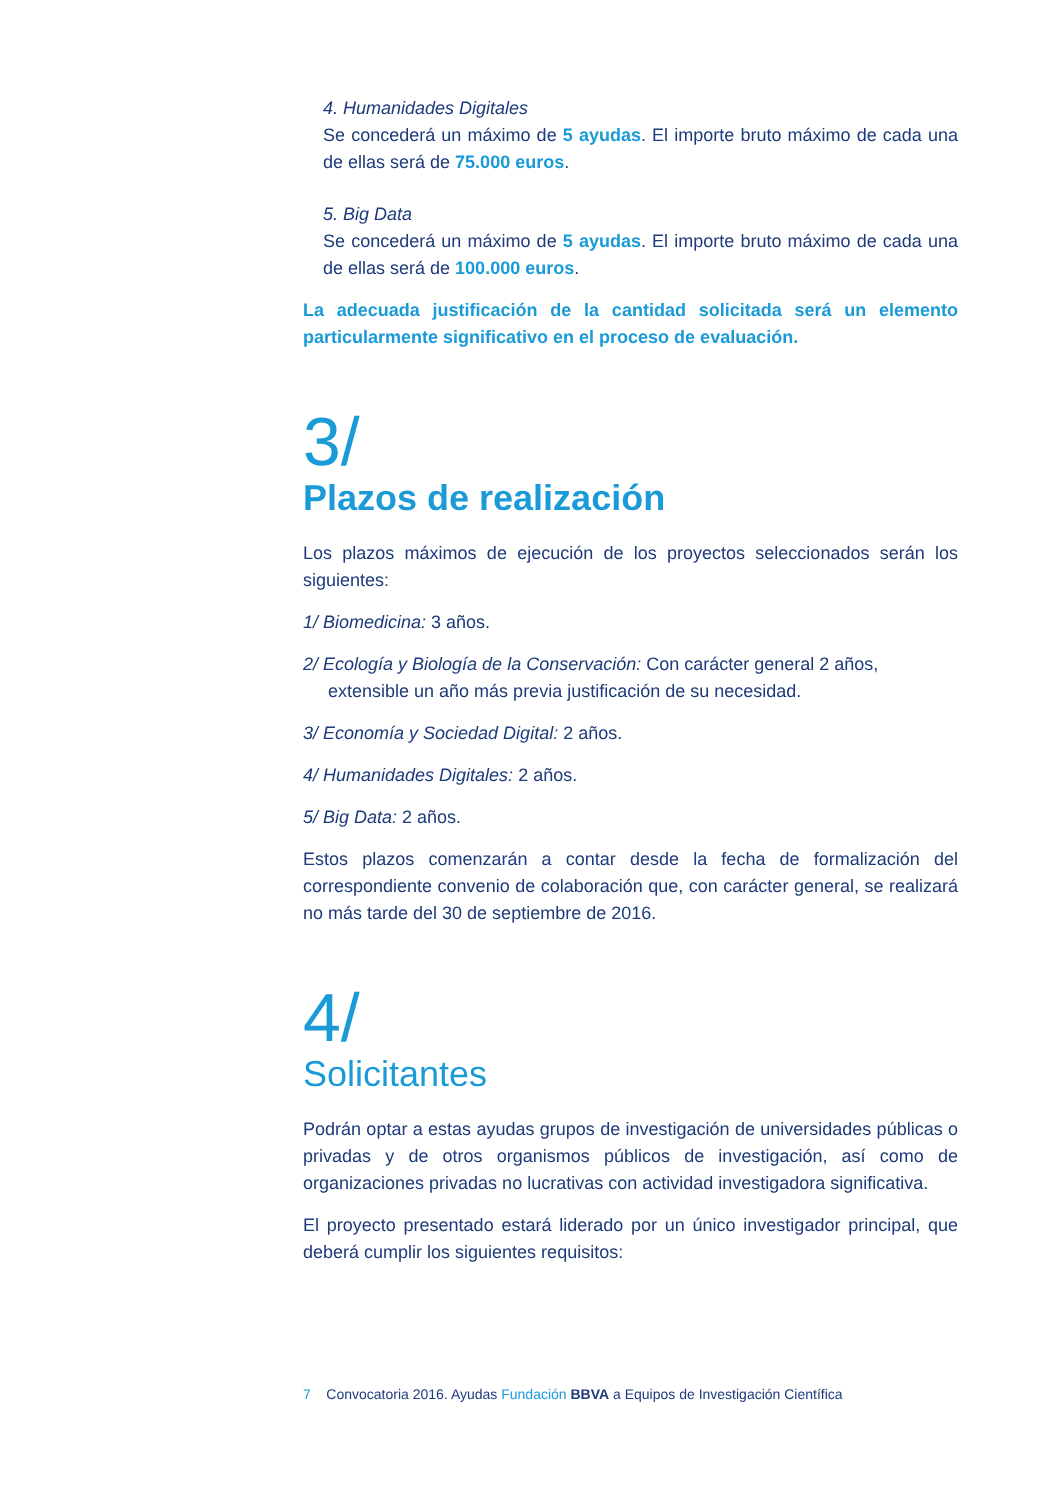4. Humanidades Digitales
Se concederá un máximo de 5 ayudas. El importe bruto máximo de cada una de ellas será de 75.000 euros.
5. Big Data
Se concederá un máximo de 5 ayudas. El importe bruto máximo de cada una de ellas será de 100.000 euros.
La adecuada justificación de la cantidad solicitada será un elemento particularmente significativo en el proceso de evaluación.
3/
Plazos de realización
Los plazos máximos de ejecución de los proyectos seleccionados serán los siguientes:
1/ Biomedicina: 3 años.
2/ Ecología y Biología de la Conservación: Con carácter general 2 años, extensible un año más previa justificación de su necesidad.
3/ Economía y Sociedad Digital: 2 años.
4/ Humanidades Digitales: 2 años.
5/ Big Data: 2 años.
Estos plazos comenzarán a contar desde la fecha de formalización del correspondiente convenio de colaboración que, con carácter general, se realizará no más tarde del 30 de septiembre de 2016.
4/
Solicitantes
Podrán optar a estas ayudas grupos de investigación de universidades públicas o privadas y de otros organismos públicos de investigación, así como de organizaciones privadas no lucrativas con actividad investigadora significativa.
El proyecto presentado estará liderado por un único investigador principal, que deberá cumplir los siguientes requisitos:
7 Convocatoria 2016. Ayudas Fundación BBVA a Equipos de Investigación Científica